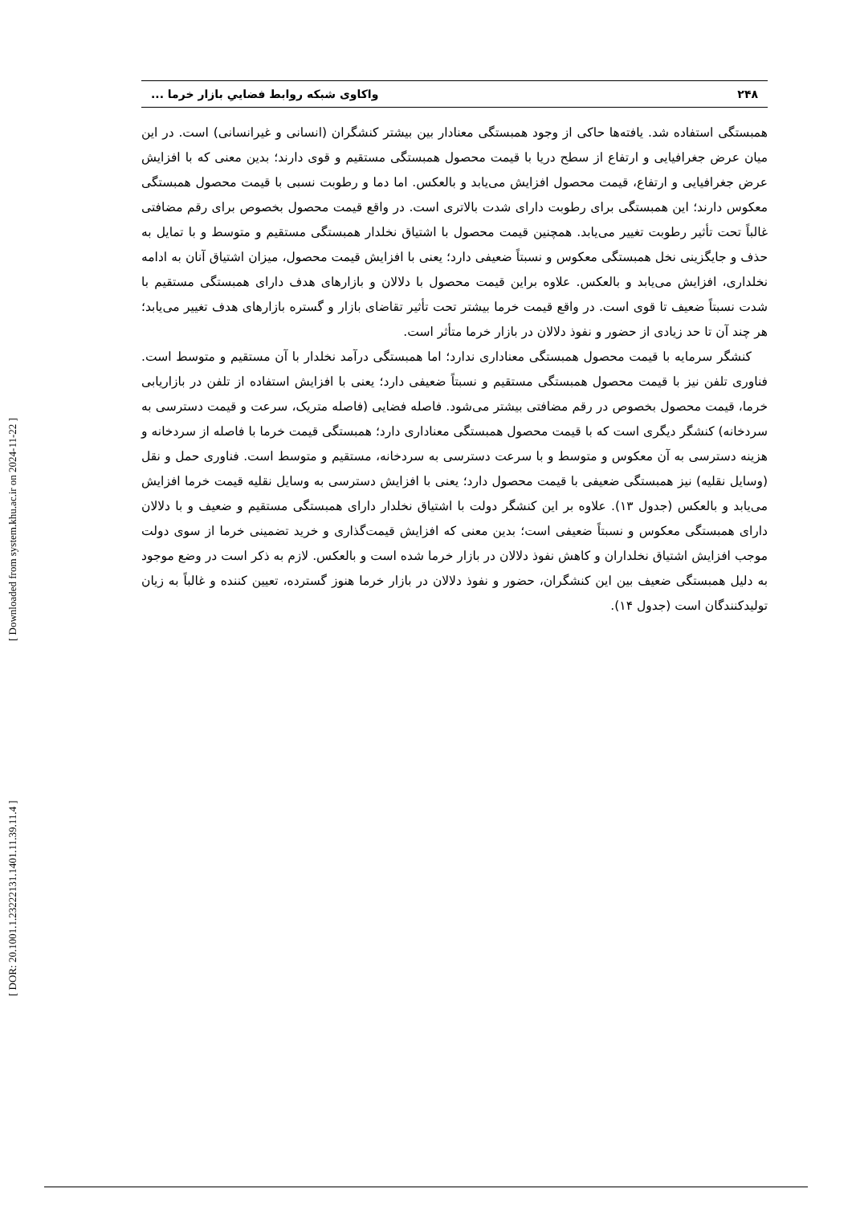[ DOR: 20.1001.1.23222131.1401.11.39.11.4 ] [ Downloaded from system.khu.ac.ir on 2024-11-22 ]
۲۴۸ واکاوی شبکه روابط فضاییِ بازار خرما ...
همبستگی استفاده شد. یافته‌ها حاکی از وجود همبستگی معنادار بین بیشتر کنشگران (انسانی و غیرانسانی) است. در این میان عرض جغرافیایی و ارتفاع از سطح دریا با قیمت محصول همبستگی مستقیم و قوی دارند؛ بدین معنی که با افزایش عرض جغرافیایی و ارتفاع، قیمت محصول افزایش می‌یابد و بالعکس. اما دما و رطوبت نسبی با قیمت محصول همبستگی معکوس دارند؛ این همبستگی برای رطوبت دارای شدت بالاتری است. در واقع قیمت محصول بخصوص برای رقم مضافتی غالباً تحت تأثیر رطوبت تغییر می‌یابد. همچنین قیمت محصول با اشتیاق نخلدار همبستگی مستقیم و متوسط و با تمایل به حذف و جایگزینی نخل همبستگی معکوس و نسبتاً ضعیفی دارد؛ یعنی با افزایش قیمت محصول، میزان اشتیاق آنان به ادامه نخلداری، افزایش می‌یابد و بالعکس. علاوه براین قیمت محصول با دلالان و بازارهای هدف دارای همبستگی مستقیم با شدت نسبتاً ضعیف تا قوی است. در واقع قیمت خرما بیشتر تحت تأثیر تقاضای بازار و گستره بازارهای هدف تغییر می‌یابد؛ هر چند آن تا حد زیادی از حضور و نفوذ دلالان در بازار خرما متأثر است.
کنشگر سرمایه با قیمت محصول همبستگی معناداری ندارد؛ اما همبستگی درآمد نخلدار با آن مستقیم و متوسط است. فناوری تلفن نیز با قیمت محصول همبستگی مستقیم و نسبتاً ضعیفی دارد؛ یعنی با افزایش استفاده از تلفن در بازاریابی خرما، قیمت محصول بخصوص در رقم مضافتی بیشتر می‌شود. فاصله فضایی (فاصله متریک، سرعت و قیمت دسترسی به سردخانه) کنشگر دیگری است که با قیمت محصول همبستگی معناداری دارد؛ همبستگی قیمت خرما با فاصله از سردخانه و هزینه دسترسی به آن معکوس و متوسط و با سرعت دسترسی به سردخانه، مستقیم و متوسط است. فناوری حمل و نقل (وسایل نقلیه) نیز همبستگی ضعیفی با قیمت محصول دارد؛ یعنی با افزایش دسترسی به وسایل نقلیه قیمت خرما افزایش می‌یابد و بالعکس (جدول ۱۳). علاوه بر این کنشگر دولت با اشتیاق نخلدار دارای همبستگی مستقیم و ضعیف و با دلالان دارای همبستگی معکوس و نسبتاً ضعیفی است؛ بدین معنی که افزایش قیمت‌گذاری و خرید تضمینی خرما از سوی دولت موجب افزایش اشتیاق نخلداران و کاهش نفوذ دلالان در بازار خرما شده است و بالعکس. لازم به ذکر است در وضع موجود به دلیل همبستگی ضعیف بین این کنشگران، حضور و نفوذ دلالان در بازار خرما هنوز گسترده، تعیین کننده و غالباً به زیان تولیدکنندگان است (جدول ۱۴).